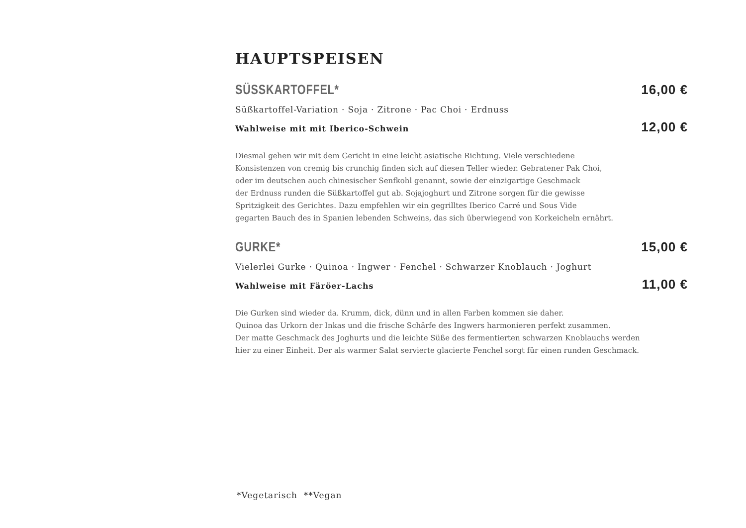HAUPTSPEISEN
SÜSSKARTOFFEL* 16,00 €
Süßkartoffel-Variation · Soja · Zitrone · Pac Choi · Erdnuss
Wahlweise mit mit Iberico-Schwein 12,00 €
Diesmal gehen wir mit dem Gericht in eine leicht asiatische Richtung. Viele verschiedene
Konsistenzen von cremig bis crunchig finden sich auf diesen Teller wieder. Gebratener Pak Choi,
oder im deutschen auch chinesischer Senfkohl genannt, sowie der einzigartige Geschmack
der Erdnuss runden die Süßkartoffel gut ab. Sojajoghurt und Zitrone sorgen für die gewisse
Spritzigkeit des Gerichtes. Dazu empfehlen wir ein gegrilltes Iberico Carré und Sous Vide
gegarten Bauch des in Spanien lebenden Schweins, das sich überwiegend von Korkeicheln ernährt.
GURKE* 15,00 €
Vielerlei Gurke · Quinoa · Ingwer · Fenchel · Schwarzer Knoblauch · Joghurt
Wahlweise mit Färöer-Lachs 11,00 €
Die Gurken sind wieder da. Krumm, dick, dünn und in allen Farben kommen sie daher.
Quinoa das Urkorn der Inkas und die frische Schärfe des Ingwers harmonieren perfekt zusammen.
Der matte Geschmack des Joghurts und die leichte Süße des fermentierten schwarzen Knoblauchs werden
hier zu einer Einheit. Der als warmer Salat servierte glacierte Fenchel sorgt für einen runden Geschmack.
*Vegetarisch **Vegan